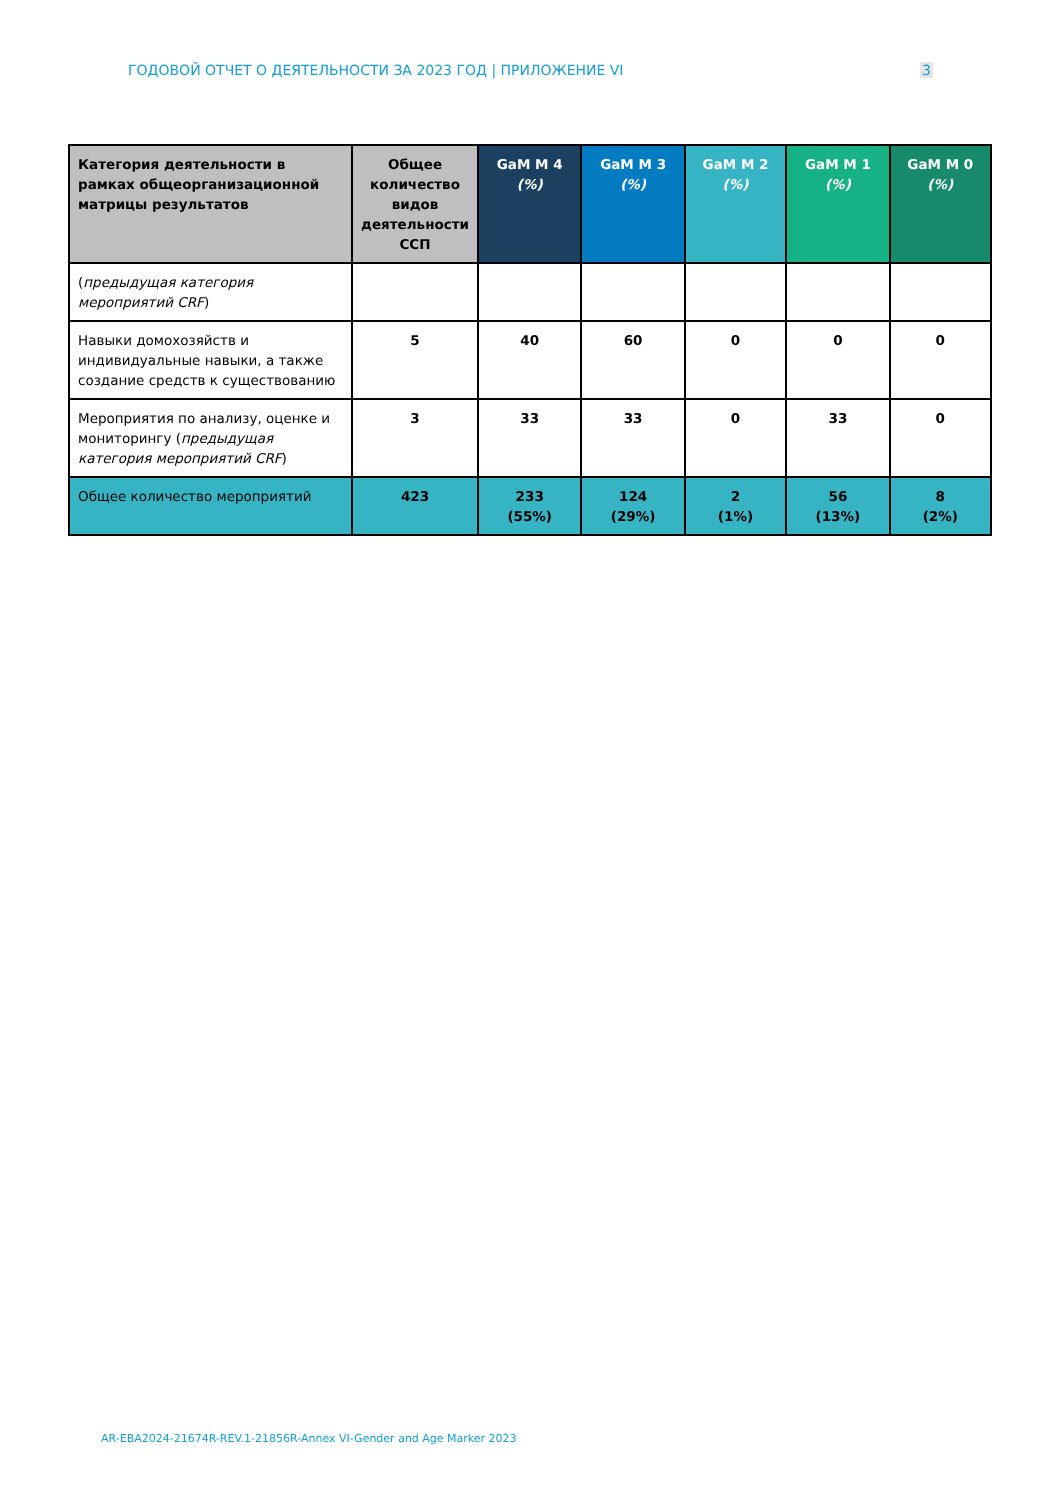ГОДОВОЙ ОТЧЕТ О ДЕЯТЕЛЬНОСТИ ЗА 2023 ГОД | ПРИЛОЖЕНИЕ VI 3
| Категория деятельности в рамках общеорганизационной матрицы результатов | Общее количество видов деятельности ССП | GaM M 4 (%) | GaM M 3 (%) | GaM M 2 (%) | GaM M 1 (%) | GaM M 0 (%) |
| --- | --- | --- | --- | --- | --- | --- |
| ( предыдущая категория мероприятий CRF ) | | | | | | |
| Навыки домохозяйств и индивидуальные навыки, а также создание средств к существованию | 5 | 40 | 60 | 0 | 0 | 0 |
| Мероприятия по анализу, оценке и мониторингу ( предыдущая категория мероприятий CRF ) | 3 | 33 | 33 | 0 | 33 | 0 |
| Общее количество мероприятий | 423 | 233 (55%) | 124 (29%) | 2 (1%) | 56 (13%) | 8 (2%) |
AR-EBA2024-21674R-REV.1-21856R-Annex VI-Gender and Age Marker 2023